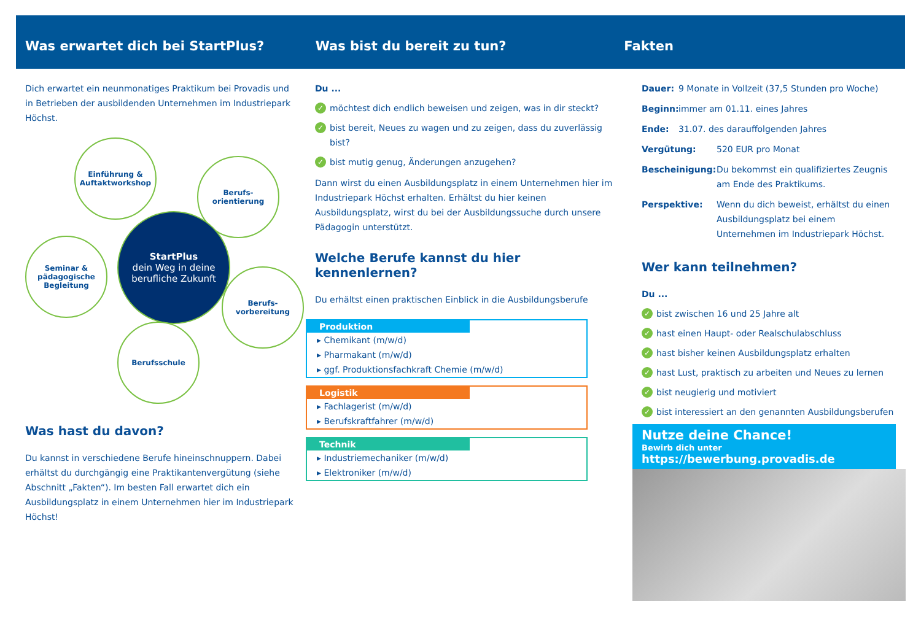Was erwartet dich bei StartPlus? Was bist du bereit zu tun? Fakten
Dich erwartet ein neunmonatiges Praktikum bei Provadis und in Betrieben der ausbildenden Unternehmen im Industrie­park Höchst.
Einführung &
Auftaktworkshop
Berufs-
orientierung
Seminar &
pädagogische
Begleitung
StartPlus
dein Weg in deine berufliche Zukunft
Berufs-
vorbereitung
Berufsschule
Was hast du davon?
Du kannst in verschiedene Berufe hineinschnuppern. Dabei erhältst du durchgängig eine Praktikantenvergütung (siehe Abschnitt „Fakten“). Im besten Fall erwartet dich ein Ausbildungsplatz in einem Unternehmen hier im Industriepark Höchst!
Du ...
✓ möchtest dich endlich beweisen und zeigen, was in dir steckt?
✓ bist bereit, Neues zu wagen und zu zeigen, dass du zuverlässig bist?
✓ bist mutig genug, Änderungen anzugehen?
Dann wirst du einen Ausbildungsplatz in einem Unternehmen hier im Industriepark Höchst erhalten. Erhältst du hier keinen Ausbildungsplatz, wirst du bei der Ausbildungssuche durch unsere Pädagogin unterstützt.
Welche Berufe kannst du hier kennenlernen?
Du erhältst einen praktischen Einblick in die Ausbildungsberufe
Produktion
▸ Chemikant (m/w/d)
▸ Pharmakant (m/w/d)
▸ ggf. Produktionsfachkraft Chemie (m/w/d)
Logistik
▸ Fachlagerist (m/w/d)
▸ Berufskraftfahrer (m/w/d)
Technik
▸ Industriemechaniker (m/w/d)
▸ Elektroniker (m/w/d)
Dauer: 9 Monate in Vollzeit (37,5 Stunden pro Woche)
Beginn: immer am 01.11. eines Jahres
Ende: 31.07. des darauffolgenden Jahres
Vergütung: 520 EUR pro Monat
Bescheinigung: Du bekommst ein qualifiziertes Zeugnis am Ende des Praktikums.
Perspektive: Wenn du dich beweist, erhältst du einen Ausbildungsplatz bei einem Unternehmen im Industriepark Höchst.
Wer kann teilnehmen?
Du ...
✓ bist zwischen 16 und 25 Jahre alt
✓ hast einen Haupt- oder Realschulabschluss
✓ hast bisher keinen Ausbildungsplatz erhalten
✓ hast Lust, praktisch zu arbeiten und Neues zu lernen
✓ bist neugierig und motiviert
✓ bist interessiert an den genannten Ausbildungsberufen
Nutze deine Chance!
Bewirb dich unter https://bewerbung.provadis.de